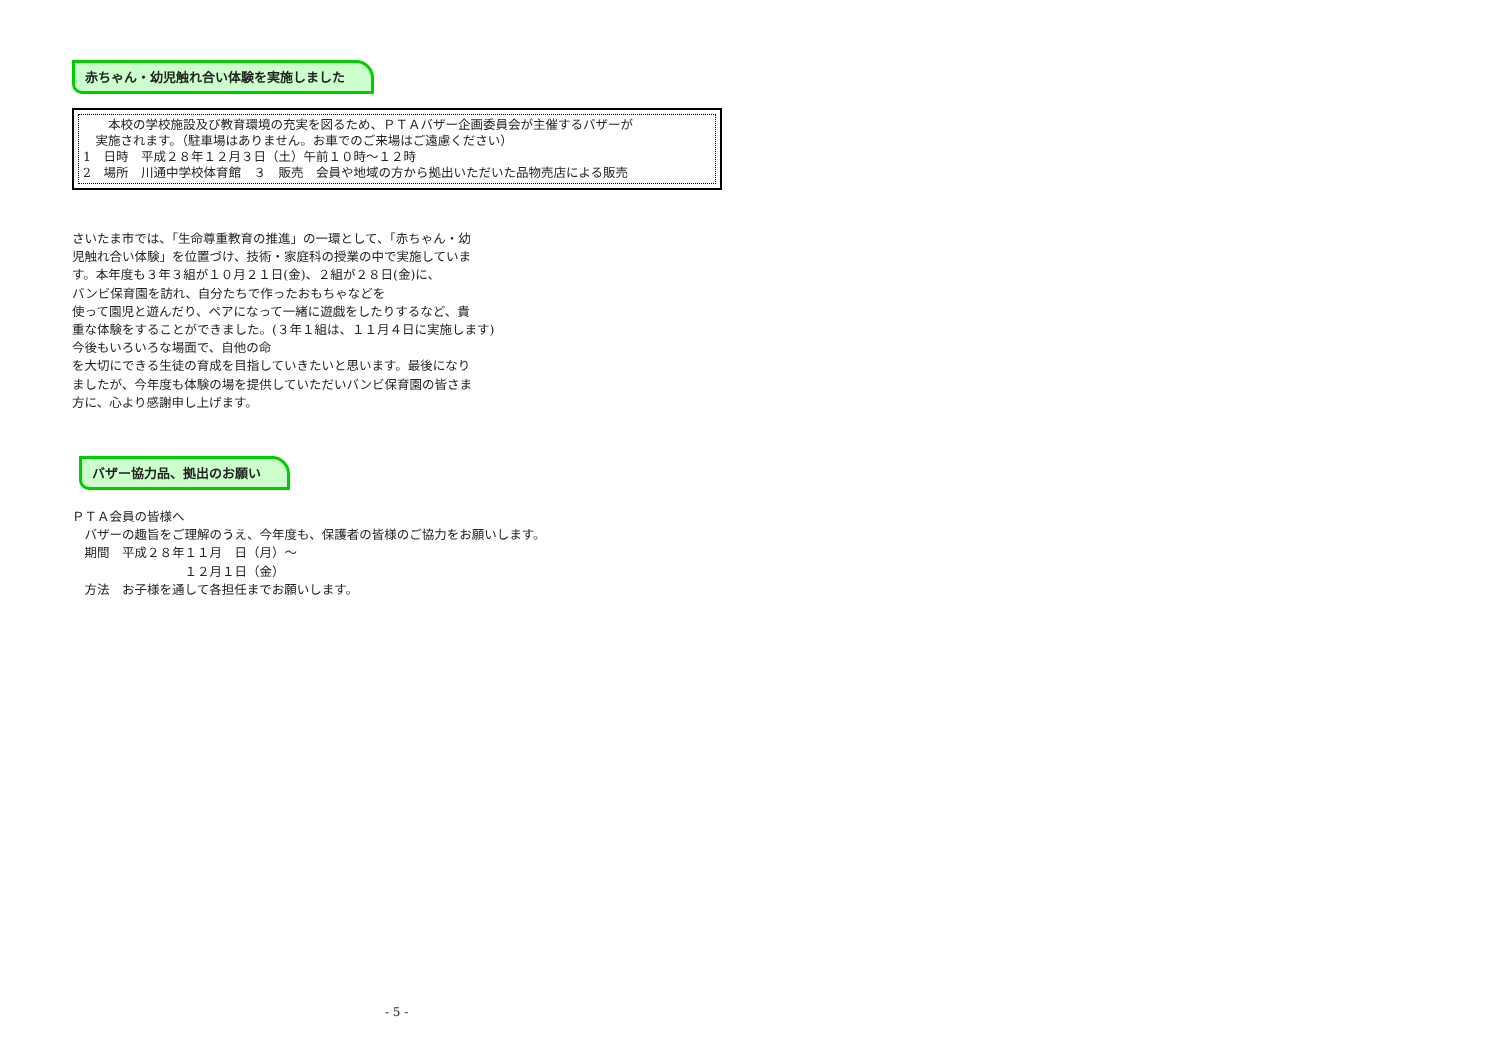赤ちゃん・幼児触れ合い体験を実施しました
　　本校の学校施設及び教育環境の充実を図るため、ＰＴＡバザー企画委員会が主催するバザーが
　実施されます。（駐車場はありません。お車でのご来場はご遠慮ください）
1　日時　平成２８年１２月３日（土）午前１０時～１２時
2　場所　川通中学校体育館　３　販売　会員や地域の方から拠出いただいた品物売店による販売
さいたま市では、「生命尊重教育の推進」の一環として、「赤ちゃん・幼
児触れ合い体験」を位置づけ、技術・家庭科の授業の中で実施していま
す。本年度も３年３組が１０月２１日(金)、２組が２８日(金)に、
バンビ保育園を訪れ、自分たちで作ったおもちゃなどを
使って園児と遊んだり、ペアになって一緒に遊戯をしたりするなど、貴
重な体験をすることができました。(３年１組は、１１月４日に実施します)
今後もいろいろな場面で、自他の命
を大切にできる生徒の育成を目指していきたいと思います。最後になり
ましたが、今年度も体験の場を提供していただいバンビ保育園の皆さま
方に、心より感謝申し上げます。
バザー協力品、拠出のお願い
ＰＴＡ会員の皆様へ
　バザーの趣旨をご理解のうえ、今年度も、保護者の皆様のご協力をお願いします。
　期間　平成２８年１１月　日（月）～
　　　　　　　　　１２月１日（金）
　方法　お子様を通して各担任までお願いします。
- 5 -